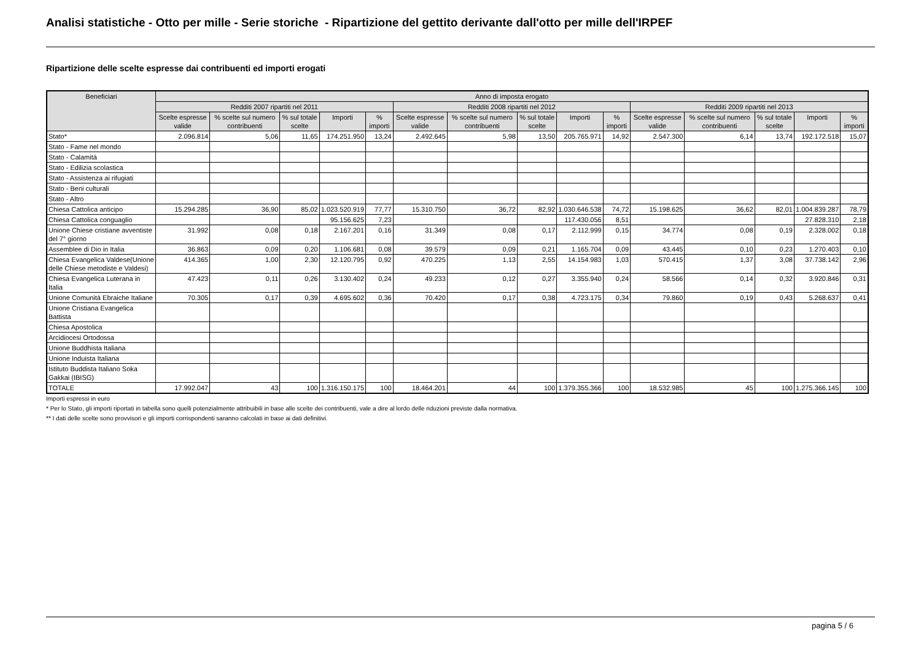Analisi statistiche - Otto per mille - Serie storiche - Ripartizione del gettito derivante dall'otto per mille dell'IRPEF
Ripartizione delle scelte espresse dai contribuenti ed importi erogati
| Beneficiari | Anno di imposta erogato | | | | | | | | | | | | | | |
| --- | --- | --- | --- | --- | --- | --- | --- | --- | --- | --- | --- | --- | --- | --- | --- |
| | Redditi 2007 ripartiti nel 2011 | | | | | Redditi 2008 ripartiti nel 2012 | | | | | Redditi 2009 ripartiti nel 2013 | | | | |
| | Scelte espresse valide | % scelte sul numero contribuenti | % sul totale scelte | Importi | % importi | Scelte espresse valide | % scelte sul numero contribuenti | % sul totale scelte | Importi | % importi | Scelte espresse valide | % scelte sul numero contribuenti | % sul totale scelte | Importi | % importi |
| Stato* | 2.096.814 | 5,06 | 11,65 | 174.251.950 | 13,24 | 2.492.645 | 5,98 | 13,50 | 205.765.971 | 14,92 | 2.547.300 | 6,14 | 13,74 | 192.172.518 | 15,07 |
| Stato - Fame nel mondo | | | | | | | | | | | | | | | |
| Stato - Calamità | | | | | | | | | | | | | | | |
| Stato - Edilizia scolastica | | | | | | | | | | | | | | | |
| Stato - Assistenza ai rifugiati | | | | | | | | | | | | | | | |
| Stato - Beni culturali | | | | | | | | | | | | | | | |
| Stato - Altro | | | | | | | | | | | | | | | |
| Chiesa Cattolica anticipo | 15.294.285 | 36,90 | 85,02 | 1.023.520.919 | 77,77 | 15.310.750 | 36,72 | 82,92 | 1.030.646.538 | 74,72 | 15.198.625 | 36,62 | 82,01 | 1.004.839.287 | 78,79 |
| Chiesa Cattolica conguaglio | | | | 95.156.625 | 7,23 | | | | 117.430.056 | 8,51 | | | | 27.828.310 | 2,18 |
| Unione Chiese cristiane avventiste del 7° giorno | 31.992 | 0,08 | 0,18 | 2.167.201 | 0,16 | 31.349 | 0,08 | 0,17 | 2.112.999 | 0,15 | 34.774 | 0,08 | 0,19 | 2.328.002 | 0,18 |
| Assemblee di Dio in Italia | 36.863 | 0,09 | 0,20 | 1.106.681 | 0,08 | 39.579 | 0,09 | 0,21 | 1.165.704 | 0,09 | 43.445 | 0,10 | 0,23 | 1.270.403 | 0,10 |
| Chiesa Evangelica Valdese(Unione delle Chiese metodiste e Valdesi) | 414.365 | 1,00 | 2,30 | 12.120.795 | 0,92 | 470.225 | 1,13 | 2,55 | 14.154.983 | 1,03 | 570.415 | 1,37 | 3,08 | 37.738.142 | 2,96 |
| Chiesa Evangelica Luterana in Italia | 47.423 | 0,11 | 0,26 | 3.130.402 | 0,24 | 49.233 | 0,12 | 0,27 | 3.355.940 | 0,24 | 58.566 | 0,14 | 0,32 | 3.920.846 | 0,31 |
| Unione Comunità Ebraiche Italiane | 70.305 | 0,17 | 0,39 | 4.695.602 | 0,36 | 70.420 | 0,17 | 0,38 | 4.723.175 | 0,34 | 79.860 | 0,19 | 0,43 | 5.268.637 | 0,41 |
| Unione Cristiana Evangelica Battista | | | | | | | | | | | | | | | |
| Chiesa Apostolica | | | | | | | | | | | | | | | |
| Arcidiocesi Ortodossa | | | | | | | | | | | | | | | |
| Unione Buddhista Italiana | | | | | | | | | | | | | | | |
| Unione Induista Italiana | | | | | | | | | | | | | | | |
| Istituto Buddista Italiano Soka Gakkai (IBISG) | | | | | | | | | | | | | | | |
| TOTALE | 17.992.047 | 43 | 100 | 1.316.150.175 | 100 | 18.464.201 | 44 | 100 | 1.379.355.366 | 100 | 18.532.985 | 45 | 100 | 1.275.366.145 | 100 |
Importi espressi in euro
* Per lo Stato, gli importi riportati in tabella sono quelli potenzialmente attribuibili in base alle scelte dei contribuenti, vale a dire al lordo delle riduzioni previste dalla normativa.
** I dati delle scelte sono provvisori e gli importi corrispondenti saranno calcolati in base ai dati definitivi.
pagina 5 / 6